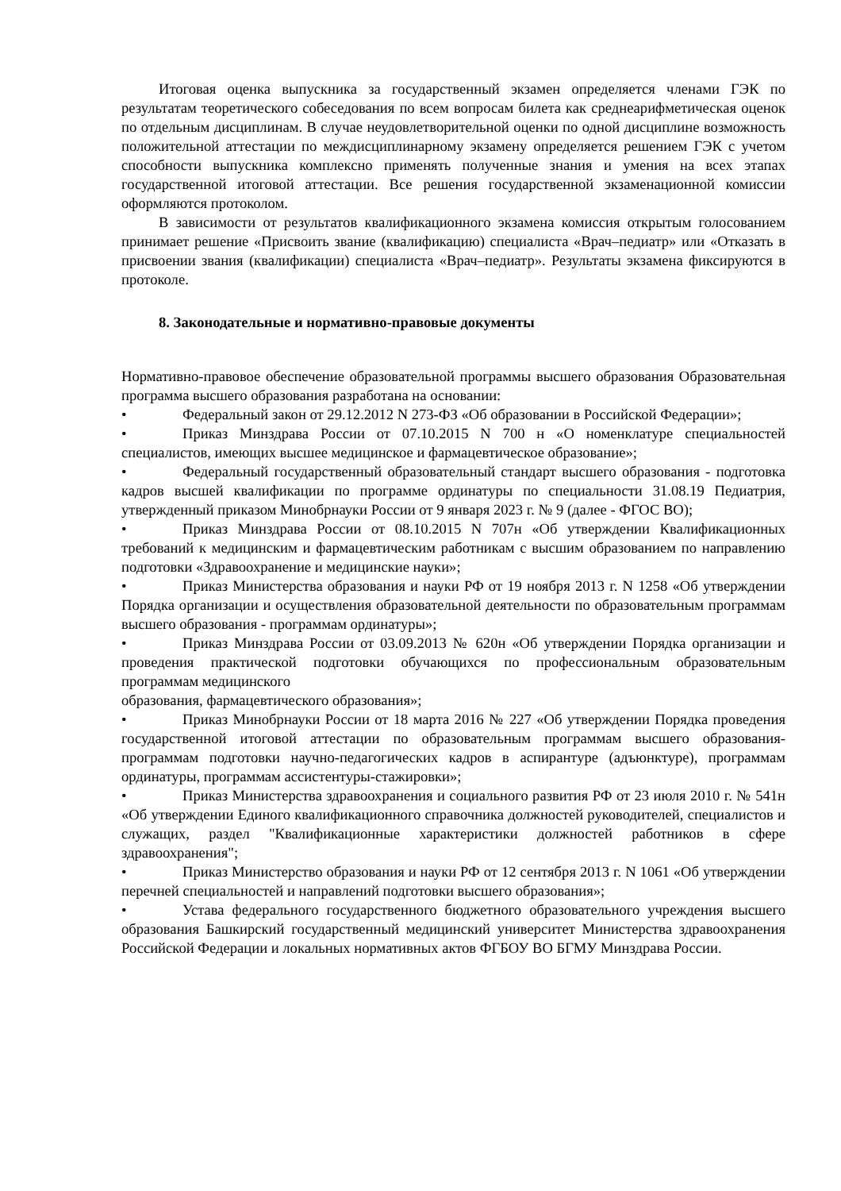Итоговая оценка выпускника за государственный экзамен определяется членами ГЭК по результатам теоретического собеседования по всем вопросам билета как среднеарифметическая оценок по отдельным дисциплинам. В случае неудовлетворительной оценки по одной дисциплине возможность положительной аттестации по междисциплинарному экзамену определяется решением ГЭК с учетом способности выпускника комплексно применять полученные знания и умения на всех этапах государственной итоговой аттестации. Все решения государственной экзаменационной комиссии оформляются протоколом.
В зависимости от результатов квалификационного экзамена комиссия открытым голосованием принимает решение «Присвоить звание (квалификацию) специалиста «Врач–педиатр» или «Отказать в присвоении звания (квалификации) специалиста «Врач–педиатр». Результаты экзамена фиксируются в протоколе.
8. Законодательные и нормативно-правовые документы
Нормативно-правовое обеспечение образовательной программы высшего образования Образовательная программа высшего образования разработана на основании:
• Федеральный закон от 29.12.2012 N 273-ФЗ «Об образовании в Российской Федерации»;
• Приказ Минздрава России от 07.10.2015 N 700 н «О номенклатуре специальностей специалистов, имеющих высшее медицинское и фармацевтическое образование»;
• Федеральный государственный образовательный стандарт высшего образования - подготовка кадров высшей квалификации по программе ординатуры по специальности 31.08.19 Педиатрия, утвержденный приказом Минобрнауки России от 9 января 2023 г. № 9 (далее - ФГОС ВО);
• Приказ Минздрава России от 08.10.2015 N 707н «Об утверждении Квалификационных требований к медицинским и фармацевтическим работникам с высшим образованием по направлению подготовки «Здравоохранение и медицинские науки»;
• Приказ Министерства образования и науки РФ от 19 ноября 2013 г. N 1258 «Об утверждении Порядка организации и осуществления образовательной деятельности по образовательным программам высшего образования - программам ординатуры»;
• Приказ Минздрава России от 03.09.2013 № 620н «Об утверждении Порядка организации и проведения практической подготовки обучающихся по профессиональным образовательным программам медицинского
образования, фармацевтического образования»;
• Приказ Минобрнауки России от 18 марта 2016 № 227 «Об утверждении Порядка проведения государственной итоговой аттестации по образовательным программам высшего образования-программам подготовки научно-педагогических кадров в аспирантуре (адъюнктуре), программам ординатуры, программам ассистентуры-стажировки»;
• Приказ Министерства здравоохранения и социального развития РФ от 23 июля 2010 г. № 541н «Об утверждении Единого квалификационного справочника должностей руководителей, специалистов и служащих, раздел "Квалификационные характеристики должностей работников в сфере здравоохранения";
• Приказ Министерство образования и науки РФ от 12 сентября 2013 г. N 1061 «Об утверждении перечней специальностей и направлений подготовки высшего образования»;
• Устава федерального государственного бюджетного образовательного учреждения высшего образования Башкирский государственный медицинский университет Министерства здравоохранения Российской Федерации и локальных нормативных актов ФГБОУ ВО БГМУ Минздрава России.